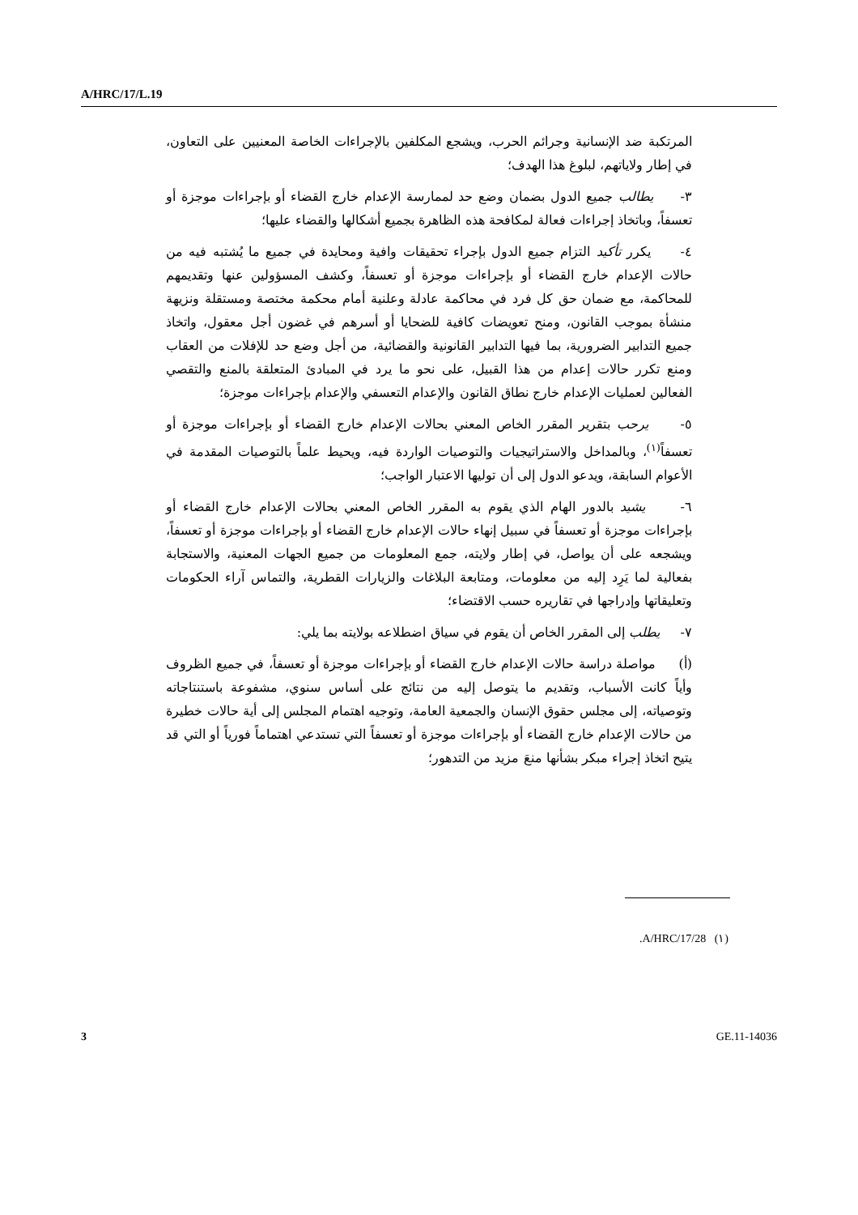A/HRC/17/L.19
المرتكبة ضد الإنسانية وجرائم الحرب، ويشجع المكلفين بالإجراءات الخاصة المعنيين على التعاون، في إطار ولاياتهم، لبلوغ هذا الهدف؛
٣- يطالب جميع الدول بضمان وضع حد لممارسة الإعدام خارج القضاء أو بإجراءات موجزة أو تعسفاً، وباتخاذ إجراءات فعالة لمكافحة هذه الظاهرة بجميع أشكالها والقضاء عليها؛
٤- يكرر تأكيد التزام جميع الدول بإجراء تحقيقات وافية ومحايدة في جميع ما يُشتبه فيه من حالات الإعدام خارج القضاء أو بإجراءات موجزة أو تعسفاً، وكشف المسؤولين عنها وتقديمهم للمحاكمة، مع ضمان حق كل فرد في محاكمة عادلة وعلنية أمام محكمة مختصة ومستقلة ونزيهة منشأة بموجب القانون، ومنح تعويضات كافية للضحايا أو أسرهم في غضون أجل معقول، واتخاذ جميع التدابير الضرورية، بما فيها التدابير القانونية والقضائية، من أجل وضع حد للإفلات من العقاب ومنع تكرر حالات إعدام من هذا القبيل، على نحو ما يرد في المبادئ المتعلقة بالمنع والتقصي الفعالين لعمليات الإعدام خارج نطاق القانون والإعدام التعسفي والإعدام بإجراءات موجزة؛
٥- يرحب بتقرير المقرر الخاص المعني بحالات الإعدام خارج القضاء أو بإجراءات موجزة أو تعسفاً<sup>(١)</sup>، وبالمداخل والاستراتيجيات والتوصيات الواردة فيه، ويحيط علماً بالتوصيات المقدمة في الأعوام السابقة، ويدعو الدول إلى أن توليها الاعتبار الواجب؛
٦- يشيد بالدور الهام الذي يقوم به المقرر الخاص المعني بحالات الإعدام خارج القضاء أو بإجراءات موجزة أو تعسفاً في سبيل إنهاء حالات الإعدام خارج القضاء أو بإجراءات موجزة أو تعسفاً، ويشجعه على أن يواصل، في إطار ولايته، جمع المعلومات من جميع الجهات المعنية، والاستجابة بفعالية لما يَرِد إليه من معلومات، ومتابعة البلاغات والزيارات القطرية، والتماس آراء الحكومات وتعليقاتها وإدراجها في تقاريره حسب الاقتضاء؛
٧- يطلب إلى المقرر الخاص أن يقوم في سياق اضطلاعه بولايته بما يلي:
(أ) مواصلة دراسة حالات الإعدام خارج القضاء أو بإجراءات موجزة أو تعسفاً، في جميع الظروف وأياً كانت الأسباب، وتقديم ما يتوصل إليه من نتائج على أساس سنوي، مشفوعة باستنتاجاته وتوصياته، إلى مجلس حقوق الإنسان والجمعية العامة، وتوجيه اهتمام المجلس إلى أية حالات خطيرة من حالات الإعدام خارج القضاء أو بإجراءات موجزة أو تعسفاً التي تستدعي اهتماماً فورياً أو التي قد يتيح اتخاذ إجراء مبكر بشأنها منعَ مزيد من التدهور؛
(١) A/HRC/17/28.
3 GE.11-14036